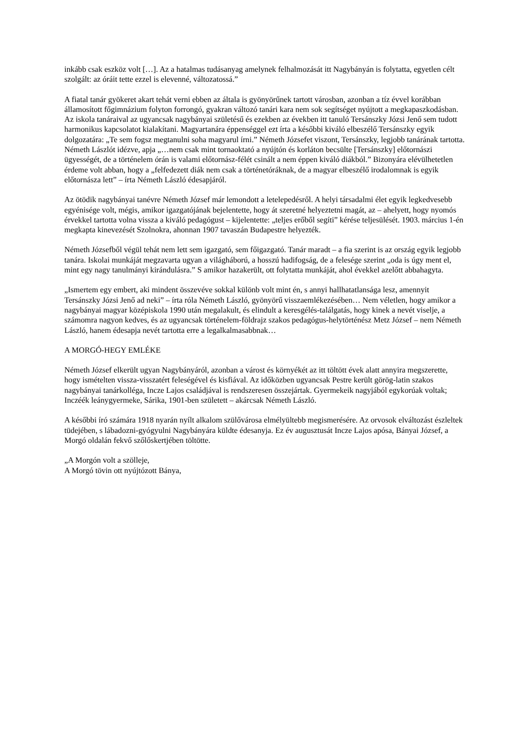inkább csak eszköz volt […]. Az a hatalmas tudásanyag amelynek felhalmozását itt Nagybányán is folytatta, egyetlen célt szolgált: az óráit tette ezzel is elevenné, változatossá.”
A fiatal tanár gyökeret akart tehát verni ebben az általa is gyönyörűnek tartott városban, azonban a tíz évvel korábban államosított főgimnázium folyton forrongó, gyakran változó tanári kara nem sok segítséget nyújtott a megkapaszkodásban. Az iskola tanáraival az ugyancsak nagybányai születésű és ezekben az években itt tanuló Tersánszky Józsi Jenő sem tudott harmonikus kapcsolatot kialakítani. Magyartanára éppenséggel ezt írta a későbbi kiváló elbeszélő Tersánszky egyik dolgozatára: „Te sem fogsz megtanulni soha magyarul írni.” Németh Józsefet viszont, Tersánszky, legjobb tanárának tartotta. Németh Lászlót idézve, apja „…nem csak mint tornaoktató a nyújtón és korláton becsülte [Tersánszky] előtornászi ügyességét, de a történelem órán is valami előtornász-félét csinált a nem éppen kiváló diákból.” Bizonyára elévülhetetlen érdeme volt abban, hogy a „felfedezett diák nem csak a történetóráknak, de a magyar elbeszélő irodalomnak is egyik előtornásza lett” – írta Németh László édesapjáról.
Az ötödik nagybányai tanévre Németh József már lemondott a letelepedésről. A helyi társadalmi élet egyik legkedvesebb egyénisége volt, mégis, amikor igazgatójának bejelentette, hogy át szeretné helyeztetni magát, az – ahelyett, hogy nyomós érvekkel tartotta volna vissza a kiváló pedagógust – kijelentette: „teljes erőből segíti” kérése teljesülését. 1903. március 1-én megkapta kinevezését Szolnokra, ahonnan 1907 tavaszán Budapestre helyezték.
Németh Józsefből végül tehát nem lett sem igazgató, sem főigazgató. Tanár maradt – a fia szerint is az ország egyik legjobb tanára. Iskolai munkáját megzavarta ugyan a világháború, a hosszú hadifogság, de a felesége szerint „oda is úgy ment el, mint egy nagy tanulmányi kirándulásra.” S amikor hazakerült, ott folytatta munkáját, ahol évekkel azelőtt abbahagyta.
„Ismertem egy embert, aki mindent összevéve sokkal különb volt mint én, s annyi hallhatatlansága lesz, amennyit Tersánszky Józsi Jenő ad neki” – írta róla Németh László, gyönyörű visszaemlékezésében… Nem véletlen, hogy amikor a nagybányai magyar középiskola 1990 után megalakult, és elindult a keresgélés-találgatás, hogy kinek a nevét viselje, a számomra nagyon kedves, és az ugyancsak történelem-földrajz szakos pedagógus-helytörténész Metz József – nem Németh László, hanem édesapja nevét tartotta erre a legalkalmasabbnak…
A MORGÓ-HEGY EMLÉKE
Németh József elkerült ugyan Nagybányáról, azonban a várost és környékét az itt töltött évek alatt annyira megszerette, hogy ismételten vissza-visszatért feleségével és kisfiával. Az időközben ugyancsak Pestre került görög-latin szakos nagybányai tanárkolléga, Incze Lajos családjával is rendszeresen összejártak. Gyermekeik nagyjából egykorúak voltak; Inczéék leánygyermeke, Sárika, 1901-ben született – akárcsak Németh László.
A későbbi író számára 1918 nyarán nyílt alkalom szülővárosa elmélyültebb megismerésére. Az orvosok elváltozást észleltek tüdejében, s lábadozni-gyógyulni Nagybányára küldte édesanyja. Ez év augusztusát Incze Lajos apósa, Bányai József, a Morgó oldalán fekvő szőlőskertjében töltötte.
„A Morgón volt a szölleje,
A Morgó tövin ott nyújtózott Bánya,